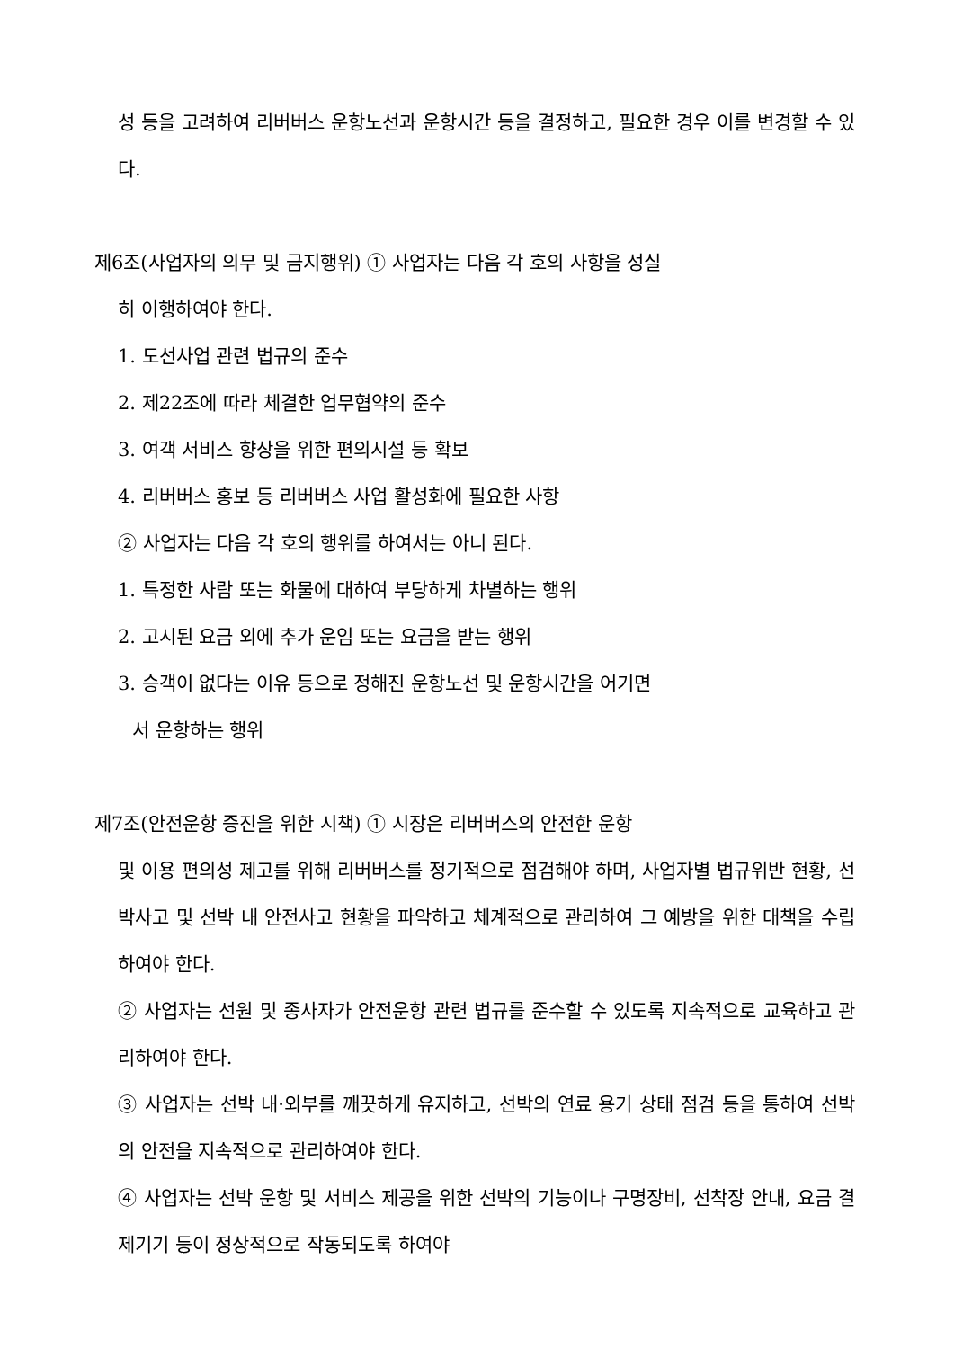성 등을 고려하여 리버버스 운항노선과 운항시간 등을 결정하고, 필요한 경우 이를 변경할 수 있다.
제6조(사업자의 의무 및 금지행위) ① 사업자는 다음 각 호의 사항을 성실
히 이행하여야 한다.
1. 도선사업 관련 법규의 준수
2. 제22조에 따라 체결한 업무협약의 준수
3. 여객 서비스 향상을 위한 편의시설 등 확보
4. 리버버스 홍보 등 리버버스 사업 활성화에 필요한 사항
② 사업자는 다음 각 호의 행위를 하여서는 아니 된다.
1. 특정한 사람 또는 화물에 대하여 부당하게 차별하는 행위
2. 고시된 요금 외에 추가 운임 또는 요금을 받는 행위
3. 승객이 없다는 이유 등으로 정해진 운항노선 및 운항시간을 어기면
서 운항하는 행위
제7조(안전운항 증진을 위한 시책) ① 시장은 리버버스의 안전한 운항
및 이용 편의성 제고를 위해 리버버스를 정기적으로 점검해야 하며, 사업자별 법규위반 현황, 선박사고 및 선박 내 안전사고 현황을 파악하고 체계적으로 관리하여 그 예방을 위한 대책을 수립하여야 한다.
② 사업자는 선원 및 종사자가 안전운항 관련 법규를 준수할 수 있도록 지속적으로 교육하고 관리하여야 한다.
③ 사업자는 선박 내·외부를 깨끗하게 유지하고, 선박의 연료 용기 상태 점검 등을 통하여 선박의 안전을 지속적으로 관리하여야 한다.
④ 사업자는 선박 운항 및 서비스 제공을 위한 선박의 기능이나 구명장비, 선착장 안내, 요금 결제기기 등이 정상적으로 작동되도록 하여야